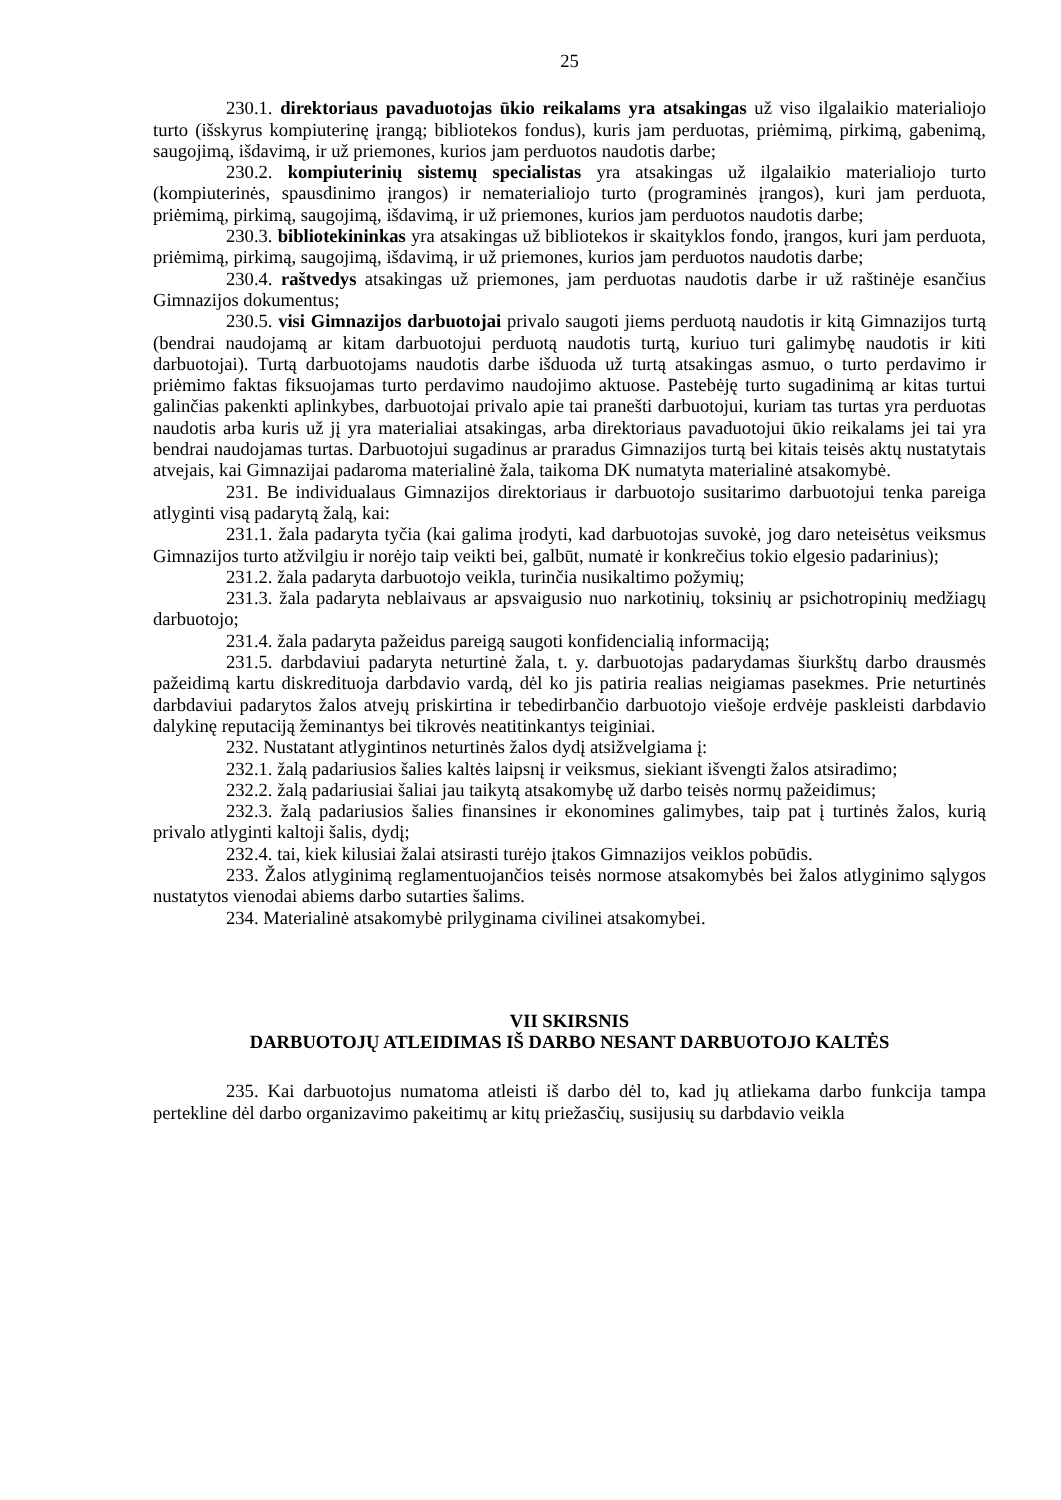25
230.1. direktoriaus pavaduotojas ūkio reikalams yra atsakingas už viso ilgalaikio materialiojo turto (išskyrus kompiuterinę įrangą; bibliotekos fondus), kuris jam perduotas, priėmimą, pirkimą, gabenimą, saugojimą, išdavimą, ir už priemones, kurios jam perduotos naudotis darbe;
230.2. kompiuterinių sistemų specialistas yra atsakingas už ilgalaikio materialiojo turto (kompiuterinės, spausdinimo įrangos) ir nematerialiojo turto (programinės įrangos), kuri jam perduota, priėmimą, pirkimą, saugojimą, išdavimą, ir už priemones, kurios jam perduotos naudotis darbe;
230.3. bibliotekininkas yra atsakingas už bibliotekos ir skaityklos fondo, įrangos, kuri jam perduota, priėmimą, pirkimą, saugojimą, išdavimą, ir už priemones, kurios jam perduotos naudotis darbe;
230.4. raštvedys atsakingas už priemones, jam perduotas naudotis darbe ir už raštinėje esančius Gimnazijos dokumentus;
230.5. visi Gimnazijos darbuotojai privalo saugoti jiems perduotą naudotis ir kitą Gimnazijos turtą (bendrai naudojamą ar kitam darbuotojui perduotą naudotis turtą, kuriuo turi galimybę naudotis ir kiti darbuotojai). Turtą darbuotojams naudotis darbe išduoda už turtą atsakingas asmuo, o turto perdavimo ir priėmimo faktas fiksuojamas turto perdavimo naudojimo aktuose. Pastebėję turto sugadinimą ar kitas turtui galinčias pakenkti aplinkybes, darbuotojai privalo apie tai pranešti darbuotojui, kuriam tas turtas yra perduotas naudotis arba kuris už jį yra materialiai atsakingas, arba direktoriaus pavaduotojui ūkio reikalams jei tai yra bendrai naudojamas turtas. Darbuotojui sugadinus ar praradus Gimnazijos turtą bei kitais teisės aktų nustatytais atvejais, kai Gimnazijai padaroma materialinė žala, taikoma DK numatyta materialinė atsakomybė.
231. Be individualaus Gimnazijos direktoriaus ir darbuotojo susitarimo darbuotojui tenka pareiga atlyginti visą padarytą žalą, kai:
231.1. žala padaryta tyčia (kai galima įrodyti, kad darbuotojas suvokė, jog daro neteisėtus veiksmus Gimnazijos turto atžvilgiu ir norėjo taip veikti bei, galbūt, numatė ir konkrečius tokio elgesio padarinius);
231.2. žala padaryta darbuotojo veikla, turinčia nusikaltimo požymių;
231.3. žala padaryta neblaivaus ar apsvaigusio nuo narkotinių, toksinių ar psichotropinių medžiagų darbuotojo;
231.4. žala padaryta pažeidus pareigą saugoti konfidencialią informaciją;
231.5. darbdaviui padaryta neturtinė žala, t. y. darbuotojas padarydamas šiurkštų darbo drausmės pažeidimą kartu diskredituoja darbdavio vardą, dėl ko jis patiria realias neigiamas pasekmes. Prie neturtinės darbdaviui padarytos žalos atvejų priskirtina ir tebedirbančio darbuotojo viešoje erdvėje paskleisti darbdavio dalykinę reputaciją žeminantys bei tikrovės neatitinkantys teiginiai.
232. Nustatant atlygintinos neturtinės žalos dydį atsižvelgiama į:
232.1. žalą padariusios šalies kaltės laipsnį ir veiksmus, siekiant išvengti žalos atsiradimo;
232.2. žalą padariusiai šaliai jau taikytą atsakomybę už darbo teisės normų pažeidimus;
232.3. žalą padariusios šalies finansines ir ekonomines galimybes, taip pat į turtinės žalos, kurią privalo atlyginti kaltoji šalis, dydį;
232.4. tai, kiek kilusiai žalai atsirasti turėjo įtakos Gimnazijos veiklos pobūdis.
233. Žalos atlyginimą reglamentuojančios teisės normose atsakomybės bei žalos atlyginimo sąlygos nustatytos vienodai abiems darbo sutarties šalims.
234. Materialinė atsakomybė prilyginama civilinei atsakomybei.
VII SKIRSNIS
DARBUOTOJŲ ATLEIDIMAS IŠ DARBO NESANT DARBUOTOJO KALTĖS
235. Kai darbuotojus numatoma atleisti iš darbo dėl to, kad jų atliekama darbo funkcija tampa pertekline dėl darbo organizavimo pakeitimų ar kitų priežasčių, susijusių su darbdavio veikla